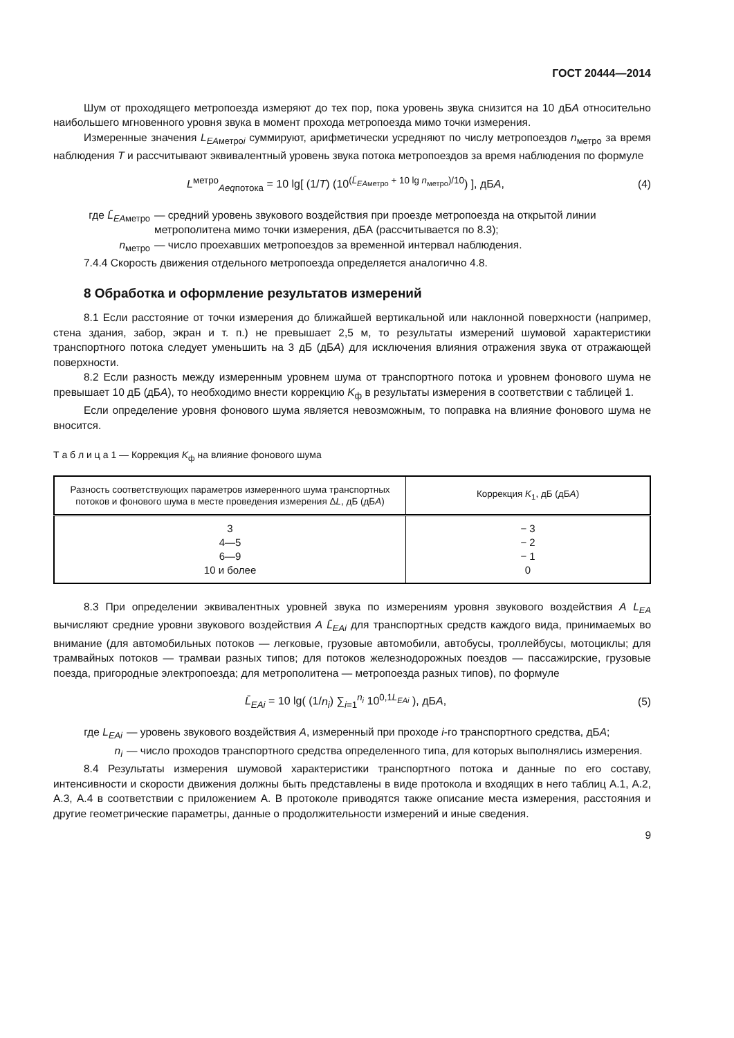ГОСТ 20444—2014
Шум от проходящего метропоезда измеряют до тех пор, пока уровень звука снизится на 10 дБА относительно наибольшего мгновенного уровня звука в момент прохода метропоезда мимо точки измерения.
Измеренные значения L<sub>EAметроi</sub> суммируют, арифметически усредняют по числу метропоездов n<sub>метро</sub> за время наблюдения T и рассчитывают эквивалентный уровень звука потока метропоездов за время наблюдения по формуле
L<sup>метро</sup><sub>Aeqпотока</sub> = 10 lg[ (1/T) (10<sup>(L̄<sub>EAметро</sub> + 10 lg n<sub>метро</sub>)/10</sup>) ], дБА, (4)
где L̄<sub>EAметро</sub> — средний уровень звукового воздействия при проезде метропоезда на открытой линии метрополитена мимо точки измерения, дБА (рассчитывается по 8.3);
n<sub>метро</sub> — число проехавших метропоездов за временной интервал наблюдения.
7.4.4 Скорость движения отдельного метропоезда определяется аналогично 4.8.
8 Обработка и оформление результатов измерений
8.1 Если расстояние от точки измерения до ближайшей вертикальной или наклонной поверхности (например, стена здания, забор, экран и т. п.) не превышает 2,5 м, то результаты измерений шумовой характеристики транспортного потока следует уменьшить на 3 дБ (дБА) для исключения влияния отражения звука от отражающей поверхности.
8.2 Если разность между измеренным уровнем шума от транспортного потока и уровнем фонового шума не превышает 10 дБ (дБА), то необходимо внести коррекцию K<sub>ф</sub> в результаты измерения в соответствии с таблицей 1.
Если определение уровня фонового шума является невозможным, то поправка на влияние фонового шума не вносится.
Т а б л и ц а 1 — Коррекция K<sub>ф</sub> на влияние фонового шума
| Разность соответствующих параметров измеренного шума транспортных потоков и фонового шума в месте проведения измерения Δ L , дБ (дБ А ) | Коррекция K<sub>1</sub>, дБ (дБ А ) |
| --- | --- |
| 3 4—5 6—9 10 и более | − 3 − 2 − 1 0 |
8.3 При определении эквивалентных уровней звука по измерениям уровня звукового воздействия А L<sub>EA</sub> вычисляют средние уровни звукового воздействия А L̄<sub>EAi</sub> для транспортных средств каждого вида, принимаемых во внимание (для автомобильных потоков — легковые, грузовые автомобили, автобусы, троллейбусы, мотоциклы; для трамвайных потоков — трамваи разных типов; для потоков железнодорожных поездов — пассажирские, грузовые поезда, пригородные электропоезда; для метрополитена — метропоезда разных типов), по формуле
L̄<sub>EAi</sub> = 10 lg( (1/n<sub>i</sub>) ∑<sub>i=1</sub><sup>n<sub>i</sub></sup> 10<sup>0,1L<sub>EAi</sub></sup> ), дБА, (5)
где L<sub>EAi</sub> — уровень звукового воздействия А, измеренный при проходе i-го транспортного средства, дБА;
n<sub>i</sub> — число проходов транспортного средства определенного типа, для которых выполнялись измерения.
8.4 Результаты измерения шумовой характеристики транспортного потока и данные по его составу, интенсивности и скорости движения должны быть представлены в виде протокола и входящих в него таблиц А.1, А.2, А.3, А.4 в соответствии с приложением А. В протоколе приводятся также описание места измерения, расстояния и другие геометрические параметры, данные о продолжительности измерений и иные сведения.
9